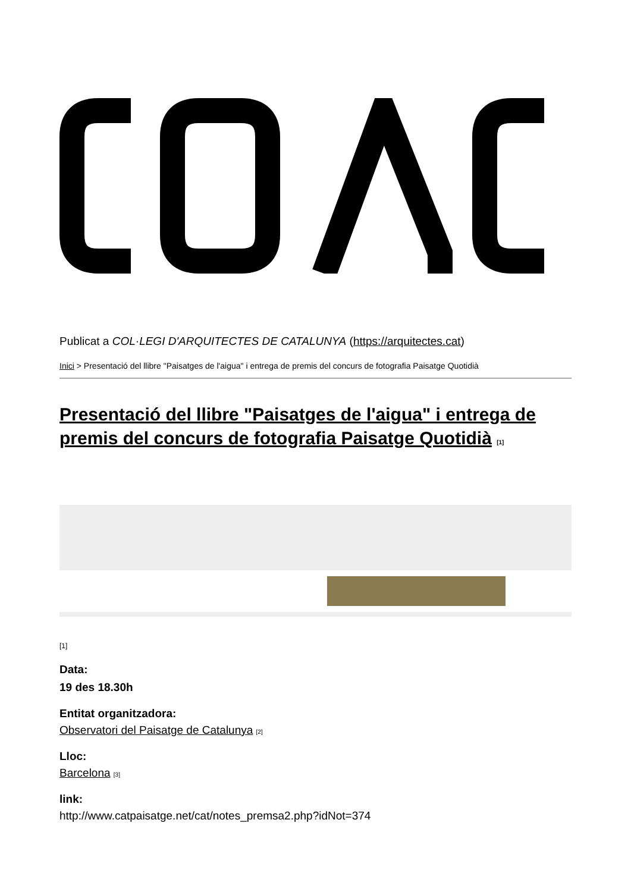Publicat a COL·LEGI D'ARQUITECTES DE CATALUNYA (https://arquitectes.cat)
Inici > Presentació del llibre "Paisatges de l'aigua" i entrega de premis del concurs de fotografia Paisatge Quotidià
Presentació del llibre "Paisatges de l'aigua" i entrega de premis del concurs de fotografia Paisatge Quotidià <sup>[1]</sup>
[1]
Data:
19 des 18.30h
Entitat organitzadora:
Observatori del Paisatge de Catalunya <sup>[2]</sup>
Lloc:
Barcelona <sup>[3]</sup>
link:
http://www.catpaisatge.net/cat/notes_premsa2.php?idNot=374